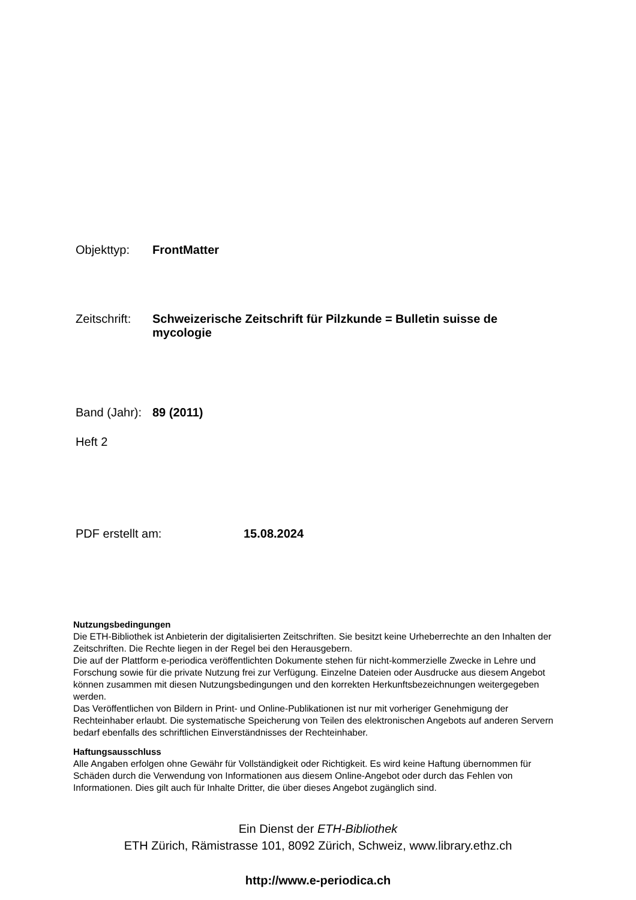Objekttyp: FrontMatter
Zeitschrift:
Schweizerische Zeitschrift für Pilzkunde = Bulletin suisse de mycologie
Band (Jahr):
89 (2011)
Heft 2
PDF erstellt am: 15.08.2024
Nutzungsbedingungen
Die ETH-Bibliothek ist Anbieterin der digitalisierten Zeitschriften. Sie besitzt keine Urheberrechte an den Inhalten der Zeitschriften. Die Rechte liegen in der Regel bei den Herausgebern.
Die auf der Plattform e-periodica veröffentlichten Dokumente stehen für nicht-kommerzielle Zwecke in Lehre und Forschung sowie für die private Nutzung frei zur Verfügung. Einzelne Dateien oder Ausdrucke aus diesem Angebot können zusammen mit diesen Nutzungsbedingungen und den korrekten Herkunftsbezeichnungen weitergegeben werden.
Das Veröffentlichen von Bildern in Print- und Online-Publikationen ist nur mit vorheriger Genehmigung der Rechteinhaber erlaubt. Die systematische Speicherung von Teilen des elektronischen Angebots auf anderen Servern bedarf ebenfalls des schriftlichen Einverständnisses der Rechteinhaber.
Haftungsausschluss
Alle Angaben erfolgen ohne Gewähr für Vollständigkeit oder Richtigkeit. Es wird keine Haftung übernommen für Schäden durch die Verwendung von Informationen aus diesem Online-Angebot oder durch das Fehlen von Informationen. Dies gilt auch für Inhalte Dritter, die über dieses Angebot zugänglich sind.
Ein Dienst der ETH-Bibliothek
ETH Zürich, Rämistrasse 101, 8092 Zürich, Schweiz, www.library.ethz.ch
http://www.e-periodica.ch